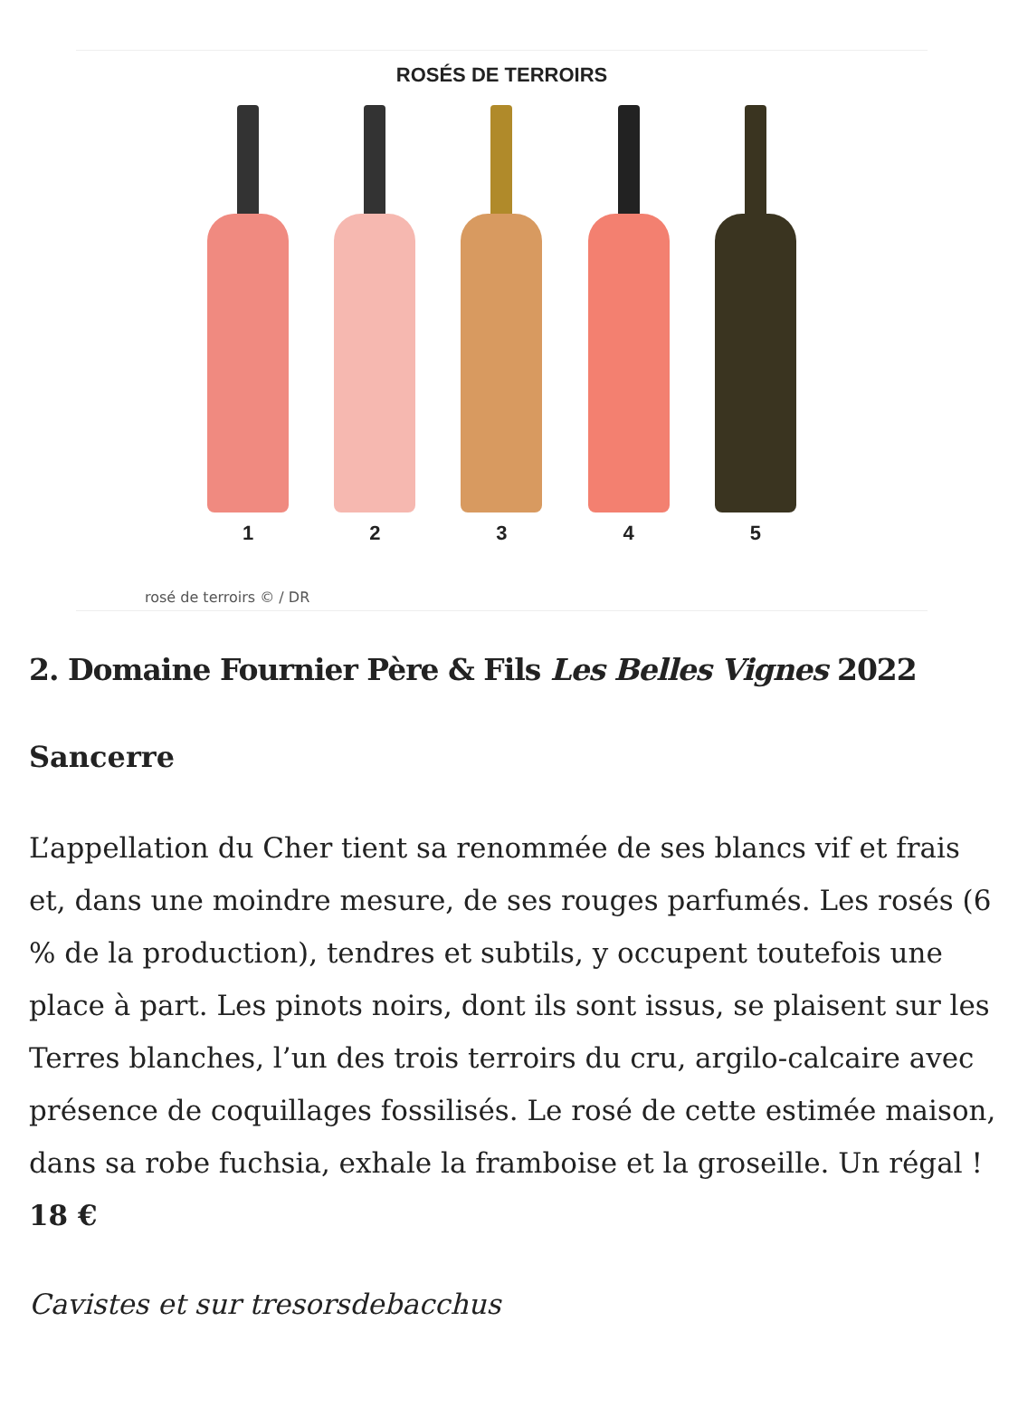ROSÉS DE TERROIRS
1 2 3 4 5
rosé de terroirs © / DR
2. Domaine Fournier Père & Fils Les Belles Vignes 2022
Sancerre
L’appellation du Cher tient sa renommée de ses blancs vif et frais et, dans une moindre mesure, de ses rouges parfumés. Les rosés (6 % de la production), tendres et subtils, y occupent toutefois une place à part. Les pinots noirs, dont ils sont issus, se plaisent sur les Terres blanches, l’un des trois terroirs du cru, argilo-calcaire avec présence de coquillages fossilisés. Le rosé de cette estimée maison, dans sa robe fuchsia, exhale la framboise et la groseille. Un régal ! 18 €
Cavistes et sur tresorsdebacchus